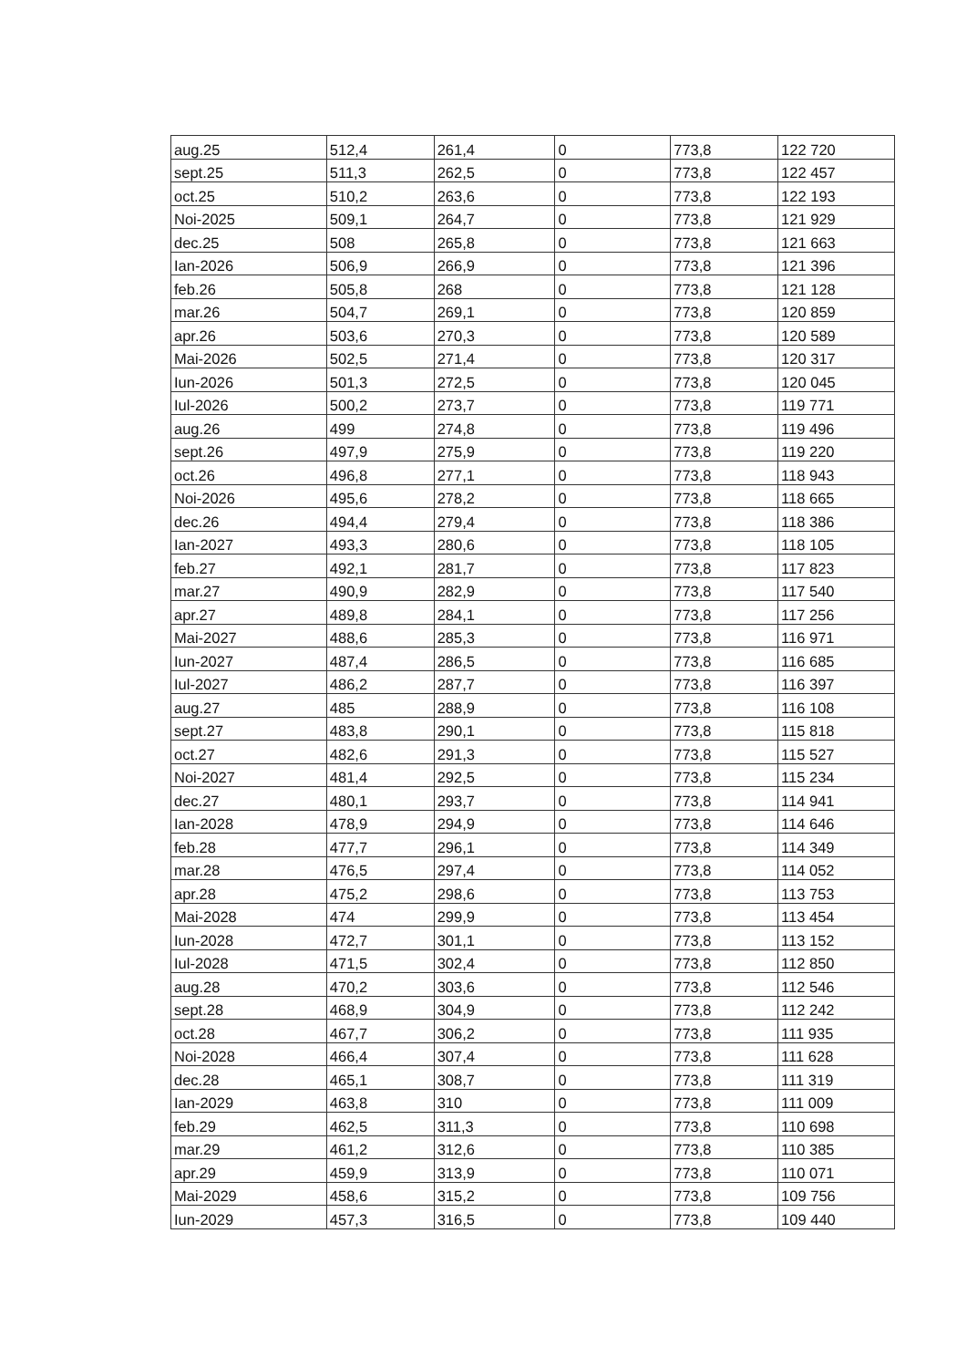| aug.25 | 512,4 | 261,4 | 0 | 773,8 | 122 720 |
| sept.25 | 511,3 | 262,5 | 0 | 773,8 | 122 457 |
| oct.25 | 510,2 | 263,6 | 0 | 773,8 | 122 193 |
| Noi-2025 | 509,1 | 264,7 | 0 | 773,8 | 121 929 |
| dec.25 | 508 | 265,8 | 0 | 773,8 | 121 663 |
| Ian-2026 | 506,9 | 266,9 | 0 | 773,8 | 121 396 |
| feb.26 | 505,8 | 268 | 0 | 773,8 | 121 128 |
| mar.26 | 504,7 | 269,1 | 0 | 773,8 | 120 859 |
| apr.26 | 503,6 | 270,3 | 0 | 773,8 | 120 589 |
| Mai-2026 | 502,5 | 271,4 | 0 | 773,8 | 120 317 |
| Iun-2026 | 501,3 | 272,5 | 0 | 773,8 | 120 045 |
| Iul-2026 | 500,2 | 273,7 | 0 | 773,8 | 119 771 |
| aug.26 | 499 | 274,8 | 0 | 773,8 | 119 496 |
| sept.26 | 497,9 | 275,9 | 0 | 773,8 | 119 220 |
| oct.26 | 496,8 | 277,1 | 0 | 773,8 | 118 943 |
| Noi-2026 | 495,6 | 278,2 | 0 | 773,8 | 118 665 |
| dec.26 | 494,4 | 279,4 | 0 | 773,8 | 118 386 |
| Ian-2027 | 493,3 | 280,6 | 0 | 773,8 | 118 105 |
| feb.27 | 492,1 | 281,7 | 0 | 773,8 | 117 823 |
| mar.27 | 490,9 | 282,9 | 0 | 773,8 | 117 540 |
| apr.27 | 489,8 | 284,1 | 0 | 773,8 | 117 256 |
| Mai-2027 | 488,6 | 285,3 | 0 | 773,8 | 116 971 |
| Iun-2027 | 487,4 | 286,5 | 0 | 773,8 | 116 685 |
| Iul-2027 | 486,2 | 287,7 | 0 | 773,8 | 116 397 |
| aug.27 | 485 | 288,9 | 0 | 773,8 | 116 108 |
| sept.27 | 483,8 | 290,1 | 0 | 773,8 | 115 818 |
| oct.27 | 482,6 | 291,3 | 0 | 773,8 | 115 527 |
| Noi-2027 | 481,4 | 292,5 | 0 | 773,8 | 115 234 |
| dec.27 | 480,1 | 293,7 | 0 | 773,8 | 114 941 |
| Ian-2028 | 478,9 | 294,9 | 0 | 773,8 | 114 646 |
| feb.28 | 477,7 | 296,1 | 0 | 773,8 | 114 349 |
| mar.28 | 476,5 | 297,4 | 0 | 773,8 | 114 052 |
| apr.28 | 475,2 | 298,6 | 0 | 773,8 | 113 753 |
| Mai-2028 | 474 | 299,9 | 0 | 773,8 | 113 454 |
| Iun-2028 | 472,7 | 301,1 | 0 | 773,8 | 113 152 |
| Iul-2028 | 471,5 | 302,4 | 0 | 773,8 | 112 850 |
| aug.28 | 470,2 | 303,6 | 0 | 773,8 | 112 546 |
| sept.28 | 468,9 | 304,9 | 0 | 773,8 | 112 242 |
| oct.28 | 467,7 | 306,2 | 0 | 773,8 | 111 935 |
| Noi-2028 | 466,4 | 307,4 | 0 | 773,8 | 111 628 |
| dec.28 | 465,1 | 308,7 | 0 | 773,8 | 111 319 |
| Ian-2029 | 463,8 | 310 | 0 | 773,8 | 111 009 |
| feb.29 | 462,5 | 311,3 | 0 | 773,8 | 110 698 |
| mar.29 | 461,2 | 312,6 | 0 | 773,8 | 110 385 |
| apr.29 | 459,9 | 313,9 | 0 | 773,8 | 110 071 |
| Mai-2029 | 458,6 | 315,2 | 0 | 773,8 | 109 756 |
| Iun-2029 | 457,3 | 316,5 | 0 | 773,8 | 109 440 |